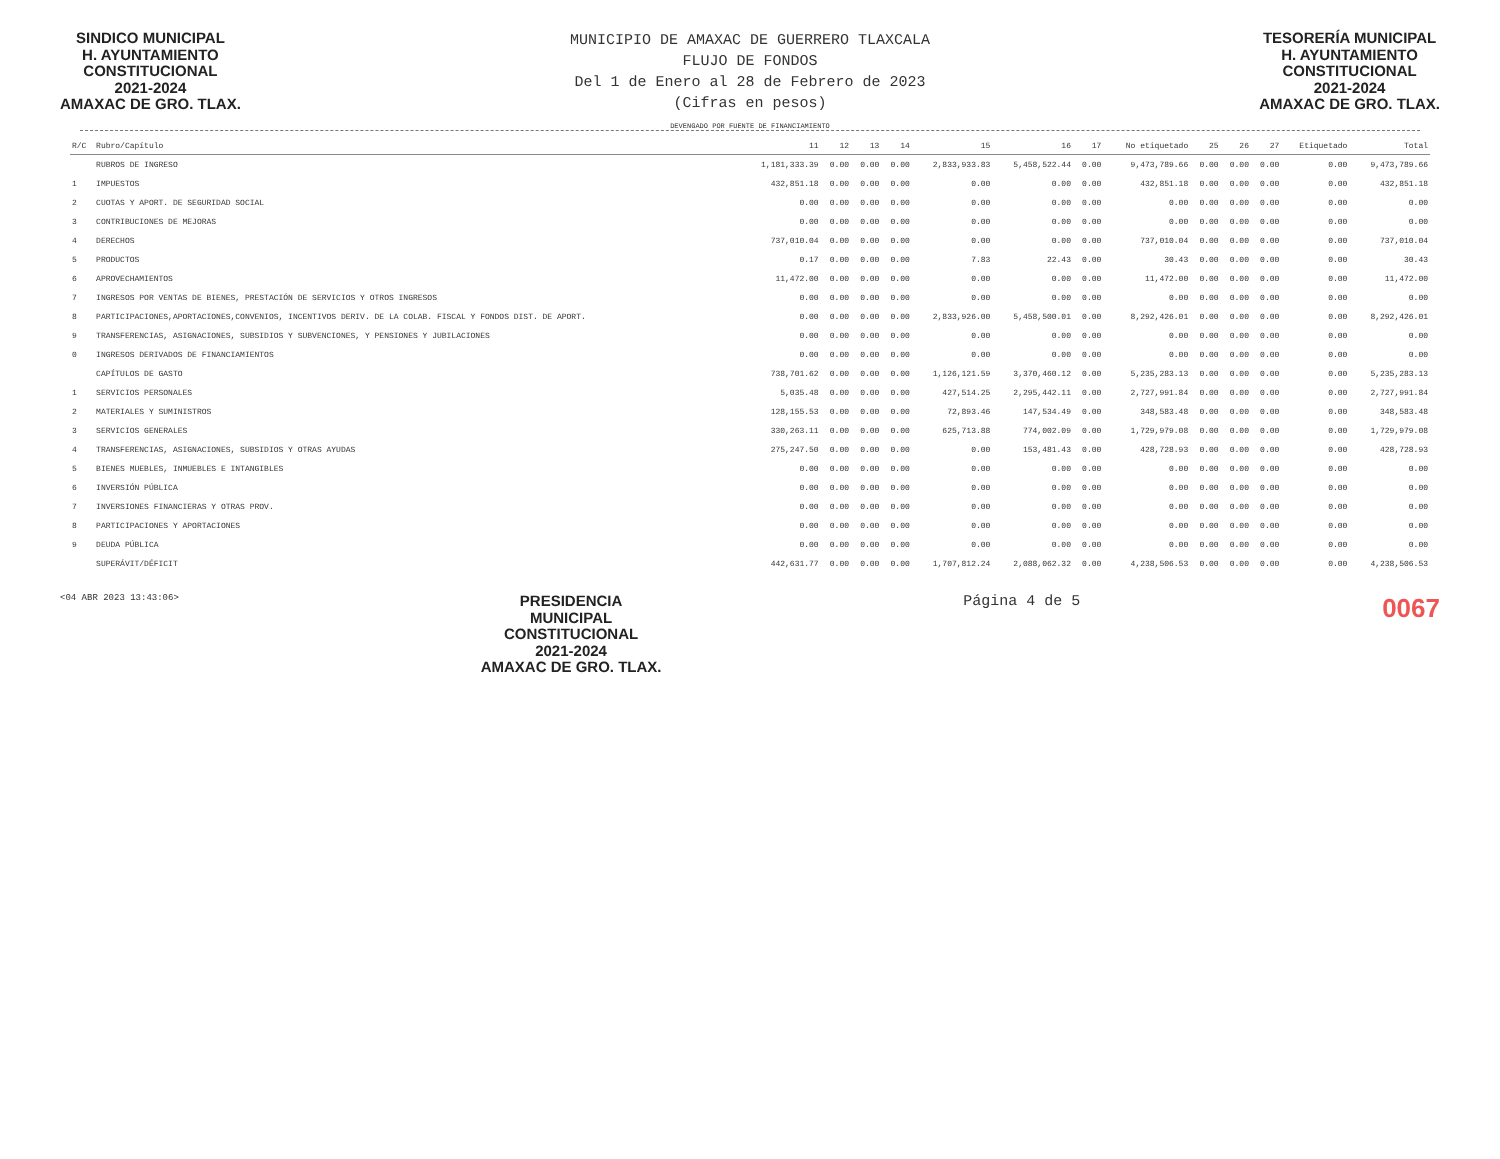SINDICO MUNICIPAL
H. AYUNTAMIENTO
CONSTITUCIONAL
2021-2024
AMAXAC DE GRO. TLAX.
MUNICIPIO DE AMAXAC DE GUERRERO TLAXCALA
FLUJO DE FONDOS
Del 1 de Enero al 28 de Febrero de 2023
(Cifras en pesos)
TESORERÍA MUNICIPAL
H. AYUNTAMIENTO
CONSTITUCIONAL
2021-2024
AMAXAC DE GRO. TLAX.
DEVENGADO POR FUENTE DE FINANCIAMIENTO
| R/C | Rubro/Capítulo | 11 | 12 | 13 | 14 | 15 | 16 | 17 | No etiquetado | 25 | 26 | 27 | Etiquetado | Total |
| --- | --- | --- | --- | --- | --- | --- | --- | --- | --- | --- | --- | --- | --- | --- |
| | RUBROS DE INGRESO | 1,181,333.39 | 0.00 | 0.00 | 0.00 | 2,833,933.83 | 5,458,522.44 | 0.00 | 9,473,789.66 | 0.00 | 0.00 | 0.00 | 0.00 | 9,473,789.66 |
| 1 | IMPUESTOS | 432,851.18 | 0.00 | 0.00 | 0.00 | 0.00 | 0.00 | 0.00 | 432,851.18 | 0.00 | 0.00 | 0.00 | 0.00 | 432,851.18 |
| 2 | CUOTAS Y APORT. DE SEGURIDAD SOCIAL | 0.00 | 0.00 | 0.00 | 0.00 | 0.00 | 0.00 | 0.00 | 0.00 | 0.00 | 0.00 | 0.00 | 0.00 | 0.00 |
| 3 | CONTRIBUCIONES DE MEJORAS | 0.00 | 0.00 | 0.00 | 0.00 | 0.00 | 0.00 | 0.00 | 0.00 | 0.00 | 0.00 | 0.00 | 0.00 | 0.00 |
| 4 | DERECHOS | 737,010.04 | 0.00 | 0.00 | 0.00 | 0.00 | 0.00 | 0.00 | 737,010.04 | 0.00 | 0.00 | 0.00 | 0.00 | 737,010.04 |
| 5 | PRODUCTOS | 0.17 | 0.00 | 0.00 | 0.00 | 7.83 | 22.43 | 0.00 | 30.43 | 0.00 | 0.00 | 0.00 | 0.00 | 30.43 |
| 6 | APROVECHAMIENTOS | 11,472.00 | 0.00 | 0.00 | 0.00 | 0.00 | 0.00 | 0.00 | 11,472.00 | 0.00 | 0.00 | 0.00 | 0.00 | 11,472.00 |
| 7 | INGRESOS POR VENTAS DE BIENES, PRESTACIÓN DE SERVICIOS Y OTROS INGRESOS | 0.00 | 0.00 | 0.00 | 0.00 | 0.00 | 0.00 | 0.00 | 0.00 | 0.00 | 0.00 | 0.00 | 0.00 | 0.00 |
| 8 | PARTICIPACIONES,APORTACIONES,CONVENIOS, INCENTIVOS DERIV. DE LA COLAB. FISCAL Y FONDOS DIST. DE APORT. | 0.00 | 0.00 | 0.00 | 0.00 | 2,833,926.00 | 5,458,500.01 | 0.00 | 8,292,426.01 | 0.00 | 0.00 | 0.00 | 0.00 | 8,292,426.01 |
| 9 | TRANSFERENCIAS, ASIGNACIONES, SUBSIDIOS Y SUBVENCIONES, Y PENSIONES Y JUBILACIONES | 0.00 | 0.00 | 0.00 | 0.00 | 0.00 | 0.00 | 0.00 | 0.00 | 0.00 | 0.00 | 0.00 | 0.00 | 0.00 |
| 0 | INGRESOS DERIVADOS DE FINANCIAMIENTOS | 0.00 | 0.00 | 0.00 | 0.00 | 0.00 | 0.00 | 0.00 | 0.00 | 0.00 | 0.00 | 0.00 | 0.00 | 0.00 |
| | CAPÍTULOS DE GASTO | 738,701.62 | 0.00 | 0.00 | 0.00 | 1,126,121.59 | 3,370,460.12 | 0.00 | 5,235,283.13 | 0.00 | 0.00 | 0.00 | 0.00 | 5,235,283.13 |
| 1 | SERVICIOS PERSONALES | 5,035.48 | 0.00 | 0.00 | 0.00 | 427,514.25 | 2,295,442.11 | 0.00 | 2,727,991.84 | 0.00 | 0.00 | 0.00 | 0.00 | 2,727,991.84 |
| 2 | MATERIALES Y SUMINISTROS | 128,155.53 | 0.00 | 0.00 | 0.00 | 72,893.46 | 147,534.49 | 0.00 | 348,583.48 | 0.00 | 0.00 | 0.00 | 0.00 | 348,583.48 |
| 3 | SERVICIOS GENERALES | 330,263.11 | 0.00 | 0.00 | 0.00 | 625,713.88 | 774,002.09 | 0.00 | 1,729,979.08 | 0.00 | 0.00 | 0.00 | 0.00 | 1,729,979.08 |
| 4 | TRANSFERENCIAS, ASIGNACIONES, SUBSIDIOS Y OTRAS AYUDAS | 275,247.50 | 0.00 | 0.00 | 0.00 | 0.00 | 153,481.43 | 0.00 | 428,728.93 | 0.00 | 0.00 | 0.00 | 0.00 | 428,728.93 |
| 5 | BIENES MUEBLES, INMUEBLES E INTANGIBLES | 0.00 | 0.00 | 0.00 | 0.00 | 0.00 | 0.00 | 0.00 | 0.00 | 0.00 | 0.00 | 0.00 | 0.00 | 0.00 |
| 6 | INVERSIÓN PÚBLICA | 0.00 | 0.00 | 0.00 | 0.00 | 0.00 | 0.00 | 0.00 | 0.00 | 0.00 | 0.00 | 0.00 | 0.00 | 0.00 |
| 7 | INVERSIONES FINANCIERAS Y OTRAS PROV. | 0.00 | 0.00 | 0.00 | 0.00 | 0.00 | 0.00 | 0.00 | 0.00 | 0.00 | 0.00 | 0.00 | 0.00 | 0.00 |
| 8 | PARTICIPACIONES Y APORTACIONES | 0.00 | 0.00 | 0.00 | 0.00 | 0.00 | 0.00 | 0.00 | 0.00 | 0.00 | 0.00 | 0.00 | 0.00 | 0.00 |
| 9 | DEUDA PÚBLICA | 0.00 | 0.00 | 0.00 | 0.00 | 0.00 | 0.00 | 0.00 | 0.00 | 0.00 | 0.00 | 0.00 | 0.00 | 0.00 |
| | SUPERÁVIT/DÉFICIT | 442,631.77 | 0.00 | 0.00 | 0.00 | 1,707,812.24 | 2,088,062.32 | 0.00 | 4,238,506.53 | 0.00 | 0.00 | 0.00 | 0.00 | 4,238,506.53 |
<04 ABR 2023 13:43:06>
PRESIDENCIA
MUNICIPAL
CONSTITUCIONAL
2021-2024
AMAXAC DE GRO. TLAX.
Página 4 de 5
0067